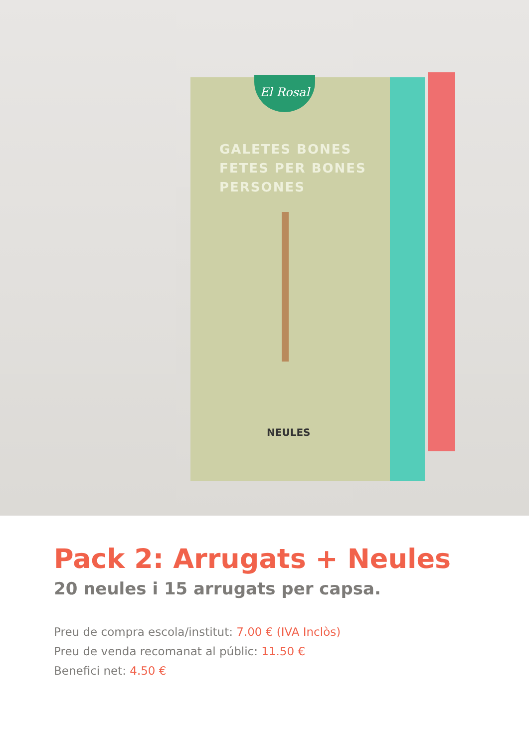El Rosal
GALETES BONES
FETES PER BONES
PERSONES
NEULES
Pack 2: Arrugats + Neules
20 neules i 15 arrugats per capsa.
Preu de compra escola/institut: 7.00 € (IVA Inclòs)
Preu de venda recomanat al públic: 11.50 €
Benefici net: 4.50 €